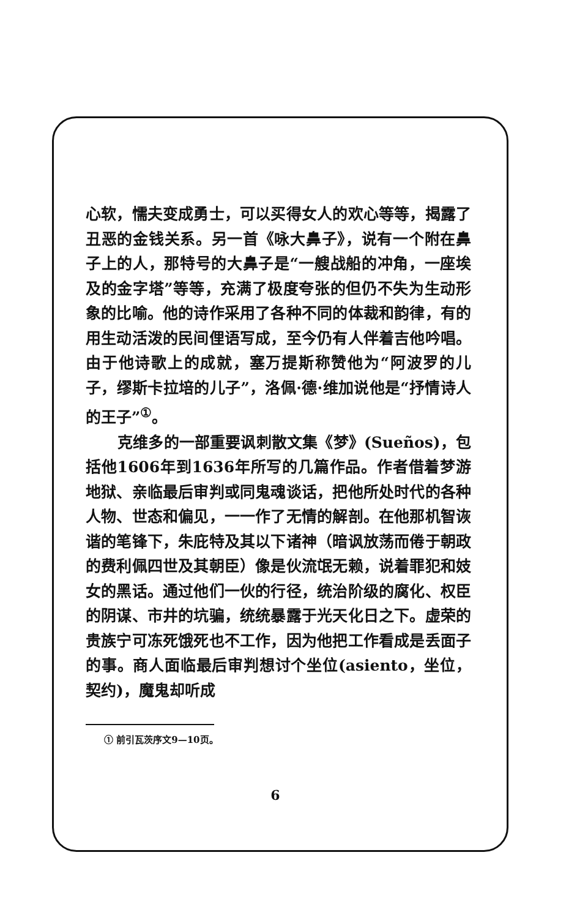心软，懦夫变成勇士，可以买得女人的欢心等等，揭露了丑恶的金钱关系。另一首《咏大鼻子》，说有一个附在鼻子上的人，那特号的大鼻子是“一艘战船的冲角，一座埃及的金字塔”等等，充满了极度夸张的但仍不失为生动形象的比喻。他的诗作采用了各种不同的体裁和韵律，有的用生动活泼的民间俚语写成，至今仍有人伴着吉他吟唱。由于他诗歌上的成就，塞万提斯称赞他为“阿波罗的儿子，缪斯卡拉培的儿子”，洛佩·德·维加说他是“抒情诗人的王子”<sup>①</sup>。
克维多的一部重要讽刺散文集《梦》(Sueños)，包括他1606年到1636年所写的几篇作品。作者借着梦游地狱、亲临最后审判或同鬼魂谈话，把他所处时代的各种人物、世态和偏见，一一作了无情的解剖。在他那机智诙谐的笔锋下，朱庇特及其以下诸神（暗讽放荡而倦于朝政的费利佩四世及其朝臣）像是伙流氓无赖，说着罪犯和妓女的黑话。通过他们一伙的行径，统治阶级的腐化、权臣的阴谋、市井的坑骗，统统暴露于光天化日之下。虚荣的贵族宁可冻死饿死也不工作，因为他把工作看成是丢面子的事。商人面临最后审判想讨个坐位(asiento，坐位，契约)，魔鬼却听成
① 前引瓦茨序文9—10页。
6